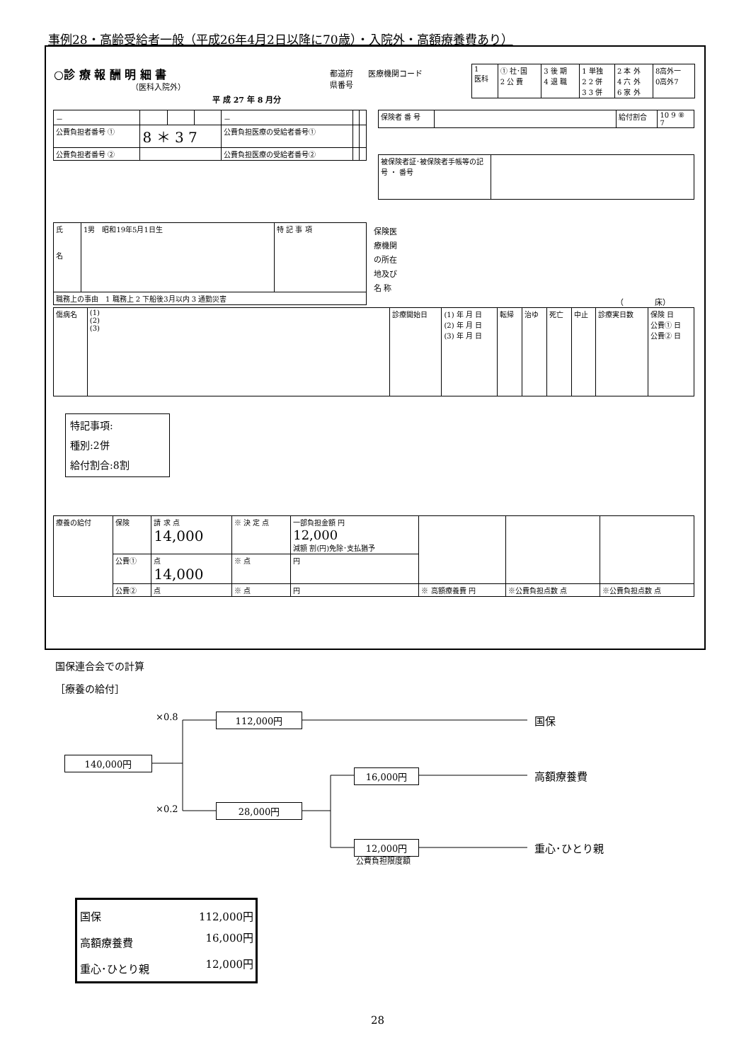事例28・高齢受給者一般（平成26年4月2日以降に70歳）・入院外・高額療養費あり）
○診 療 報 酬 明 細 書
（医科入院外）
平 成 27 年 8 月分
都道府
県番号
医療機関コード
| 1 医科 | ① 社･国 2 公 費 | 3 後 期 4 退 職 | 1 単独 2 2 併 3 3 併 | 2 本 外 4 六 外 6 家 外 | 8高外一 0高外7 |
| － | | | | － | | |
| 公費負担者番号 ① | 8 ＊ 3 7 | | | 公費負担医療の受給者番号① | | |
| 公費負担者番号 ② | | | | 公費負担医療の受給者番号② | | |
| 保険者 番 号 | | 給付割合 | 10 9 ⑧ 7 |
| 被保険者証･被保険者手帳等の記号 ・ 番号 | |
| 氏 名 | 1男 昭和19年5月1日生 | 特 記 事 項 |
| 職務上の事由 1 職務上 2 下船後3月以内 3 通勤災害 | | |
保険医
療機関
の所在
地及び
名 称
（　　　　床）
| 傷病名 | (1) (2) (3) | 診療開始日 | (1) 年 月 日 (2) 年 月 日 (3) 年 月 日 | 転帰 | 治ゆ | 死亡 | 中止 | 診療実日数 | 保険 日 公費① 日 公費② 日 |
特記事項:
種別:2併
給付割合:8割
| 療養の給付 | 保険 | 請 求 点 14,000 | ※ 決 定 点 | 一部負担金額 円 12,000 減額 割(円)免除･支払猶予 | | | |
| | 公費① | 点 14,000 | ※ 点 | 円 | | | |
| | 公費② | 点 | ※ 点 | 円 | ※ 高額療養費 円 | ※公費負担点数 点 | ※公費負担点数 点 |
国保連合会での計算
［療養の給付］
×0.8
×0.2
140,000円
112,000円
28,000円
16,000円
12,000円
公費負担限度額
国保
高額療養費
重心･ひとり親
| 国保 | 112,000円 |
| 高額療養費 | 16,000円 |
| 重心･ひとり親 | 12,000円 |
28